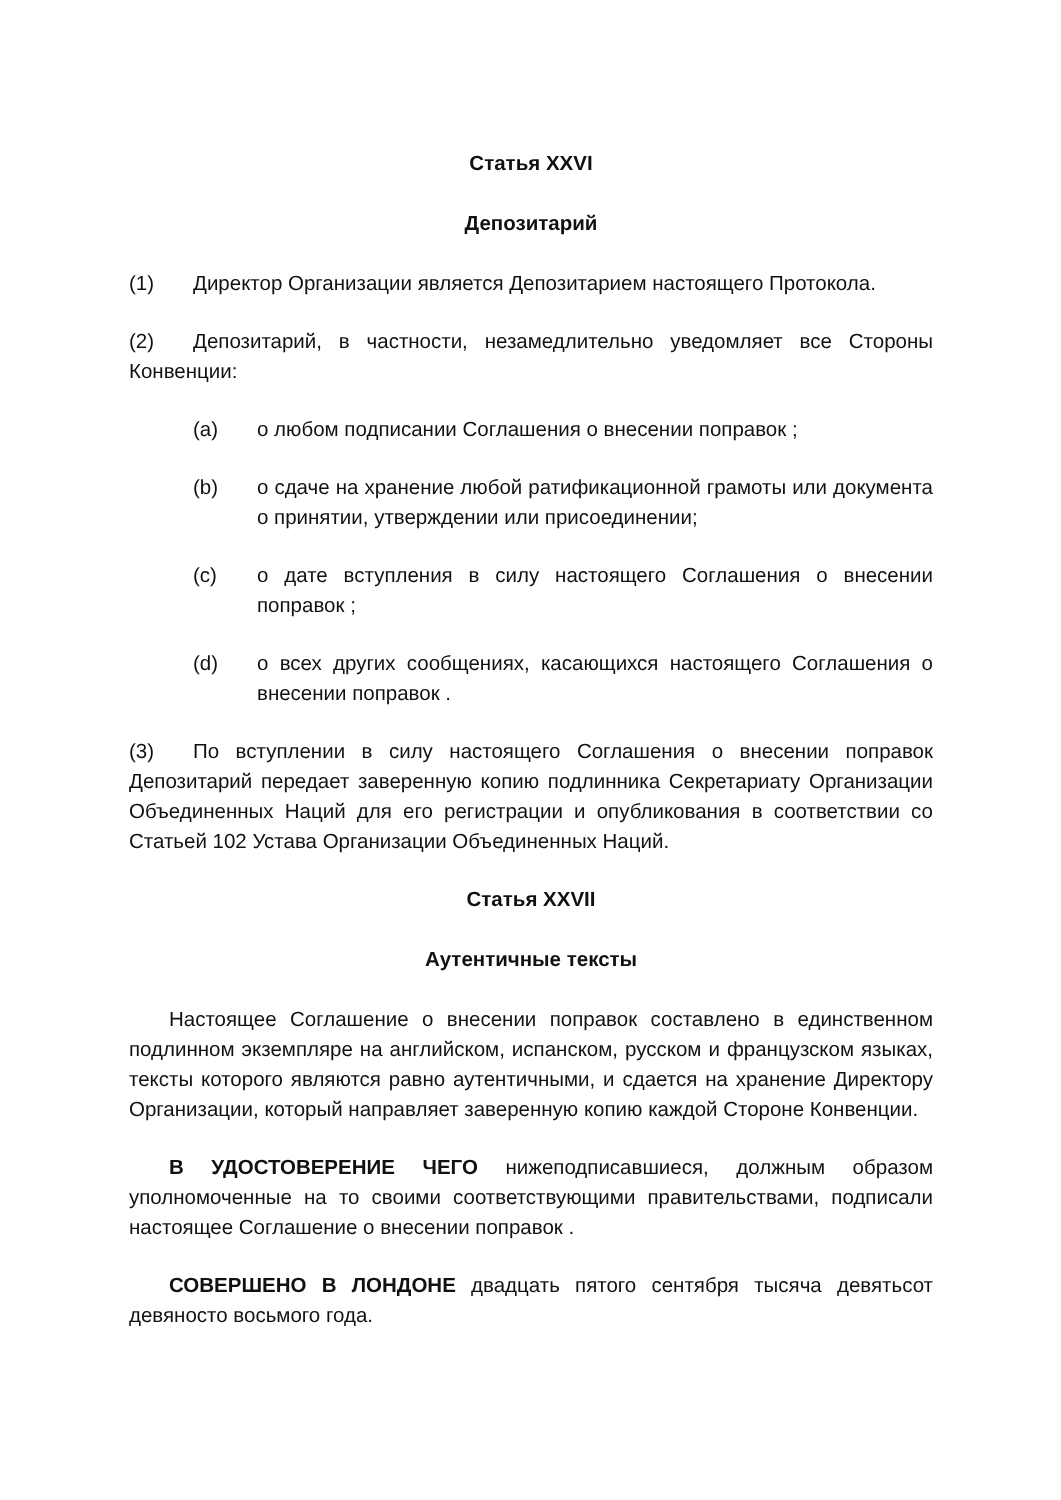Статья XXVI
Депозитарий
(1) Директор Организации является Депозитарием настоящего Протокола.
(2) Депозитарий, в частности, незамедлительно уведомляет все Стороны Конвенции:
(a) о любом подписании Соглашения о внесении поправок ;
(b) о сдаче на хранение любой ратификационной грамоты или документа о принятии, утверждении или присоединении;
(c) о дате вступления в силу настоящего Соглашения о внесении поправок ;
(d) о всех других сообщениях, касающихся настоящего Соглашения о внесении поправок .
(3) По вступлении в силу настоящего Соглашения о внесении поправок Депозитарий передает заверенную копию подлинника Секретариату Организации Объединенных Наций для его регистрации и опубликования в соответствии со Статьей 102 Устава Организации Объединенных Наций.
Статья XXVII
Аутентичные тексты
Настоящее Соглашение о внесении поправок составлено в единственном подлинном экземпляре на английском, испанском, русском и французском языках, тексты которого являются равно аутентичными, и сдается на хранение Директору Организации, который направляет заверенную копию каждой Стороне Конвенции.
В УДОСТОВЕРЕНИЕ ЧЕГО нижеподписавшиеся, должным образом уполномоченные на то своими соответствующими правительствами, подписали настоящее Соглашение о внесении поправок .
СОВЕРШЕНО В ЛОНДОНЕ двадцать пятого сентября тысяча девятьсот девяносто восьмого года.